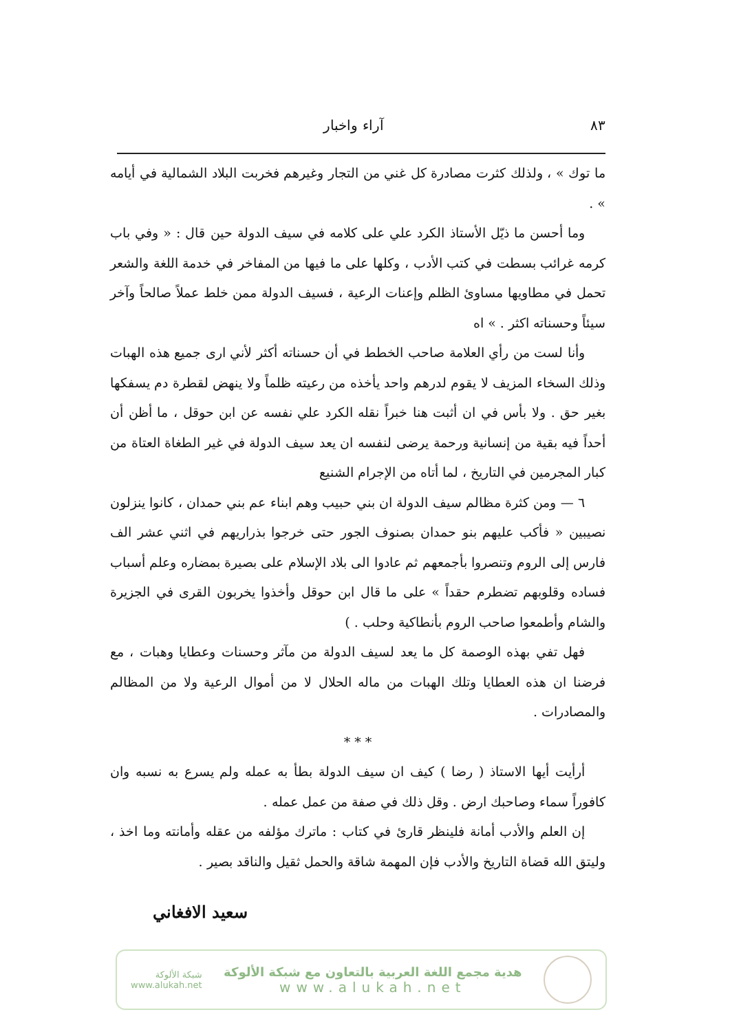٨٣ آراء واخبار
ما توك » ، ولذلك كثرت مصادرة كل غني من التجار وغيرهم فخربت البلاد الشمالية في أيامه » .
وما أحسن ما ذيّل الأستاذ الكرد علي على كلامه في سيف الدولة حين قال : « وفي باب كرمه غرائب بسطت في كتب الأدب ، وكلها على ما فيها من المفاخر في خدمة اللغة والشعر تحمل في مطاويها مساوئ الظلم وإعنات الرعية ، فسيف الدولة ممن خلط عملاً صالحاً وآخر سيئاً وحسناته اكثر . » اه
وأنا لست من رأي العلامة صاحب الخطط في أن حسناته أكثر لأني ارى جميع هذه الهبات وذلك السخاء المزيف لا يقوم لدرهم واحد يأخذه من رعيته ظلماً ولا ينهض لقطرة دم يسفكها بغير حق . ولا بأس في ان أثبت هنا خبراً نقله الكرد علي نفسه عن ابن حوقل ، ما أظن أن أحداً فيه بقية من إنسانية ورحمة يرضى لنفسه ان يعد سيف الدولة في غير الطغاة العتاة من كبار المجرمين في التاريخ ، لما أتاه من الإجرام الشنيع
٦ — ومن كثرة مظالم سيف الدولة ان بني حبيب وهم ابناء عم بني حمدان ، كانوا ينزلون نصيبين « فأكب عليهم بنو حمدان بصنوف الجور حتى خرجوا بذراريهم في اثني عشر الف فارس إلى الروم وتنصروا بأجمعهم ثم عادوا الى بلاد الإسلام على بصيرة بمضاره وعلم أسباب فساده وقلوبهم تضطرم حقداً » على ما قال ابن حوقل وأخذوا يخربون القرى في الجزيرة والشام وأطمعوا صاحب الروم بأنطاكية وحلب . )
فهل تفي بهذه الوصمة كل ما يعد لسيف الدولة من مآثر وحسنات وعطايا وهبات ، مع فرضنا ان هذه العطايا وتلك الهبات من ماله الحلال لا من أموال الرعية ولا من المظالم والمصادرات .
* * *
أرأيت أيها الاستاذ ( رضا ) كيف ان سيف الدولة بطأ به عمله ولم يسرع به نسبه وان كافوراً سماء وصاحبك ارض . وقل ذلك في صفة من عمل عمله .
إن العلم والأدب أمانة فلينظر قارئ في كتاب : ماترك مؤلفه من عقله وأمانته وما اخذ ، وليتق الله قضاة التاريخ والأدب فإن المهمة شاقة والحمل ثقيل والناقد بصير .
سعيد الافغاني
هدية مجمع اللغة العربية بالتعاون مع شبكة الألوكة
www.alukah.net
شبكة الألوكة
www.alukah.net